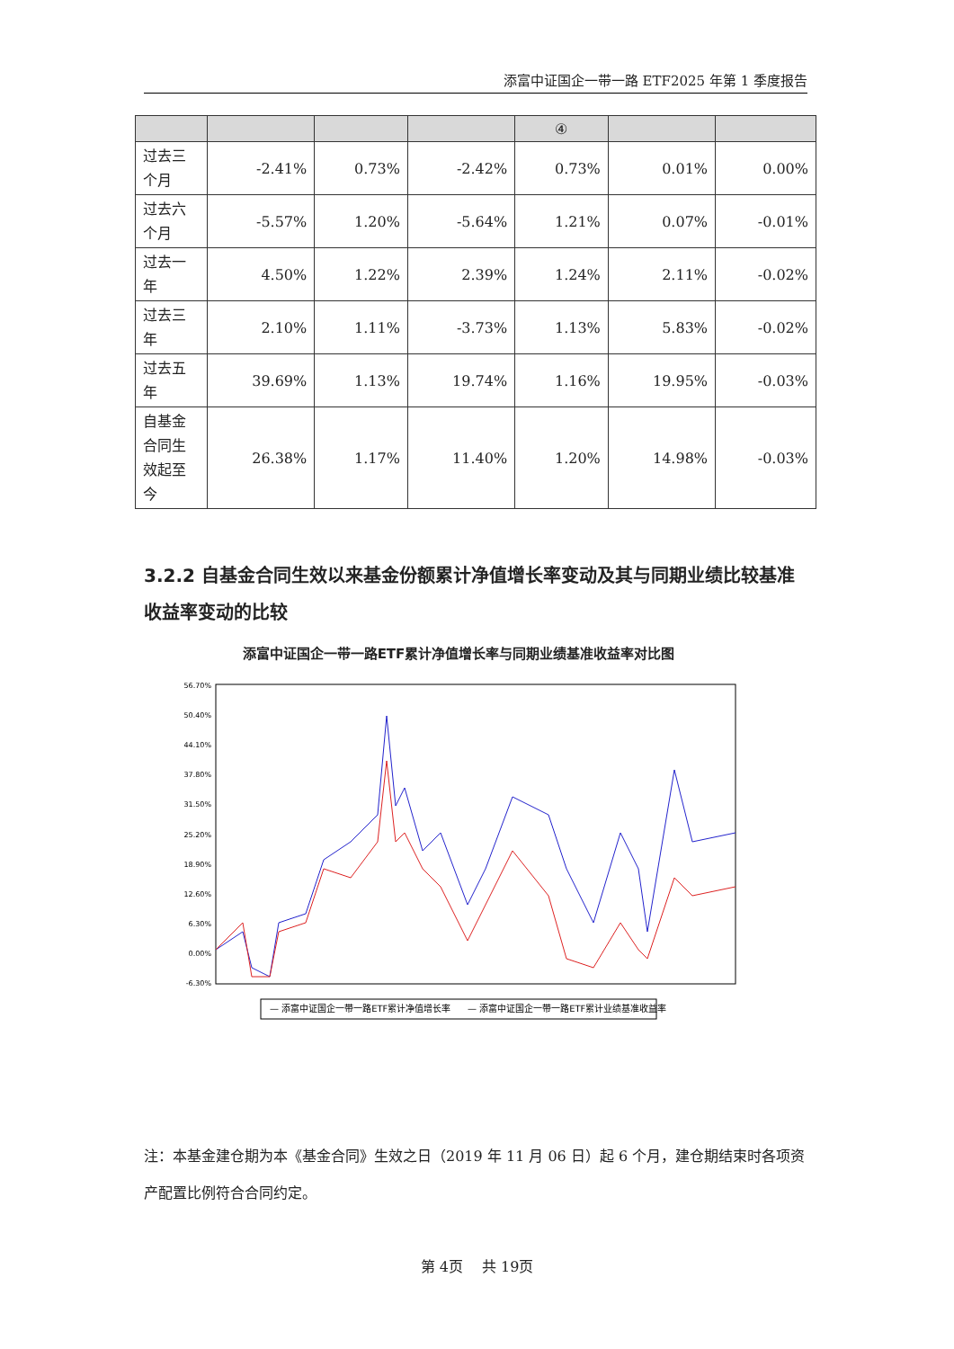添富中证国企一带一路 ETF2025 年第 1 季度报告
| | | | | ④ | | |
| --- | --- | --- | --- | --- | --- | --- |
| 过去三个月 | -2.41% | 0.73% | -2.42% | 0.73% | 0.01% | 0.00% |
| 过去六个月 | -5.57% | 1.20% | -5.64% | 1.21% | 0.07% | -0.01% |
| 过去一年 | 4.50% | 1.22% | 2.39% | 1.24% | 2.11% | -0.02% |
| 过去三年 | 2.10% | 1.11% | -3.73% | 1.13% | 5.83% | -0.02% |
| 过去五年 | 39.69% | 1.13% | 19.74% | 1.16% | 19.95% | -0.03% |
| 自基金合同生效起至今 | 26.38% | 1.17% | 11.40% | 1.20% | 14.98% | -0.03% |
3.2.2 自基金合同生效以来基金份额累计净值增长率变动及其与同期业绩比较基准收益率变动的比较
添富中证国企一带一路ETF累计净值增长率与同期业绩基准收益率对比图
56.70%
50.40%
44.10%
37.80%
31.50%
25.20%
18.90%
12.60%
6.30%
0.00%
-6.30%
-12.60%
— 添富中证国企一带一路ETF累计净值增长率
— 添富中证国企一带一路ETF累计业绩基准收益率
注：本基金建仓期为本《基金合同》生效之日（2019 年 11 月 06 日）起 6 个月，建仓期结束时各项资产配置比例符合合同约定。
第 4页　 共 19页